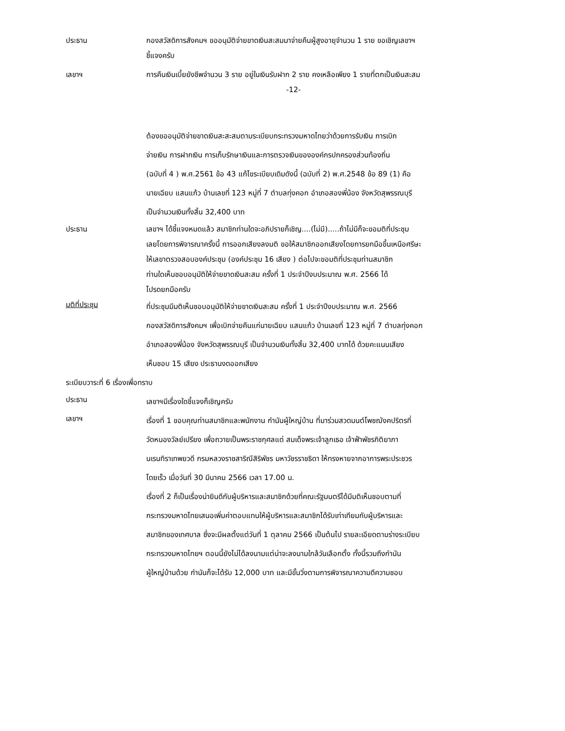ประธาน กองสวัสดิการสังคมฯ ขออนุมัติจ่ายขาดเงินสะสมมาจ่ายคืนผู้สูงอายุจำนวน 1 ราย ขอเชิญเลขาฯ
ชี้แจงครับ
เลขาฯ การคืนเงินเบี้ยยังชีพจำนวน 3 ราย อยู่ในเงินรับฝาก 2 ราย คงเหลือเพียง 1 รายที่ตกเป็นเงินสะสม
-12-
ต้องขออนุมัติจ่ายขาดเงินสะสะสมตามระเบียบกระทรวงมหาดไทยว่าด้วยการรับเงิน การเบิก
จ่ายเงิน การฝากเงิน การเก็บรักษาเงินและการตรวจเงินขององค์กรปกครองส่วนท้องถิ่น
(ฉบับที่ 4 ) พ.ศ.2561 ข้อ 43 แก้ไขระเบียบเดิมดังนี้ (ฉบับที่ 2) พ.ศ.2548 ข้อ 89 (1) คือ
นายเฉียบ แสนแก้ว บ้านเลขที่ 123 หมู่ที่ 7 ตำบลทุ่งคอก อำเภอสองพี่น้อง จังหวัดสุพรรณบุรี
เป็นจำนวนเงินทั้งสิ้น 32,400 บาท
ประธาน เลขาฯ ได้ชี้แจงหมดแล้ว สมาชิกท่านใดจะอภิปรายก็เชิญ....(ไม่มี).....ถ้าไม่มีก็จะขอมติที่ประชุม
เลยโดยการพิจารณาครั้งนี้ การออกเสียงลงมติ ขอให้สมาชิกออกเสียงโดยการยกมือขึ้นเหนือศรีษะ
ให้เลขาตรวจสอบองค์ประชุม (องค์ประชุม 16 เสียง ) ต่อไปจะขอมติที่ประชุมท่านสมาชิก
ท่านใดเห็นชอบอนุมัติให้จ่ายขาดเงินสะสม ครั้งที่ 1 ประจำปีงบประมาณ พ.ศ. 2566 ได้
โปรดยกมือครับ
มติที่ประชุม
ที่ประชุมมีมติเห็นชอบอนุมัติให้จ่ายขาดเงินสะสม ครั้งที่ 1 ประจำปีงบประมาณ พ.ศ. 2566
กองสวัสดิการสังคมฯ เพื่อเบิกจ่ายคืนแก่นายเฉียบ แสนแก้ว บ้านเลขที่ 123 หมู่ที่ 7 ตำบลทุ่งคอก
อำเภอสองพี่น้อง จังหวัดสุพรรณบุรี เป็นจำนวนเงินทั้งสิ้น 32,400 บาทได้ ด้วยคะแนนเสียง
เห็นชอบ 15 เสียง ประธานงดออกเสียง
ระเบียบวาระที่ 6 เรื่องเพื่อทราบ
ประธาน
เลขาฯมีเรื่องใดชี้แจงก็เชิญครับ
เลขาฯ
เรื่องที่ 1 ขอบคุณท่านสมาชิกและพนักงาน กำนันผู้ใหญ่บ้าน ที่มาร่วมสวดมนต์โพชฌังคปริตรที่
วัดหนองวัลย์เปรียง เพื่อถวายเป็นพระราชกุศลแด่ สมเด็จพระเจ้าลูกเธอ เจ้าฟ้าพัชรกิติยาภา
นเรนทิราเทพยวดี กรมหลวงราชสาริณีสิริพัชร มหาวัชรราชธิดา ให้ทรงหายจากอาการพระประชวร
โดยเร็ว เมื่อวันที่ 30 มีนาคม 2566 เวลา 17.00 น.
เรื่องที่ 2 ก็เป็นเรื่องน่ายินดีกับผู้บริหารและสมาชิกด้วยที่คณะรัฐมนตรีได้มีมติเห็นชอบตามที่
กระทรวงมหาดไทยเสนอเพิ่มค่าตอบแทนให้ผู้บริหารและสมาชิกได้รับเท่าเทียมกับผู้บริหารและ
สมาชิกของเทศบาล ซึ่งจะมีผลตั้งแต่วันที่ 1 ตุลาคม 2566 เป็นต้นไป รายละเอียดตามร่างระเบียบ
กระทรวงมหาดไทยฯ ตอนนี้ยังไม่ได้ลงนามแต่น่าจะลงนามใกล้วันเลือกตั้ง ทั้งนี้รวมถึงกำนัน
ผู้ใหญ่บ้านด้วย กำนันก็จะได้รับ 12,000 บาท และมีขั้นวิ่งตามการพิจารณาความดีความชอบ